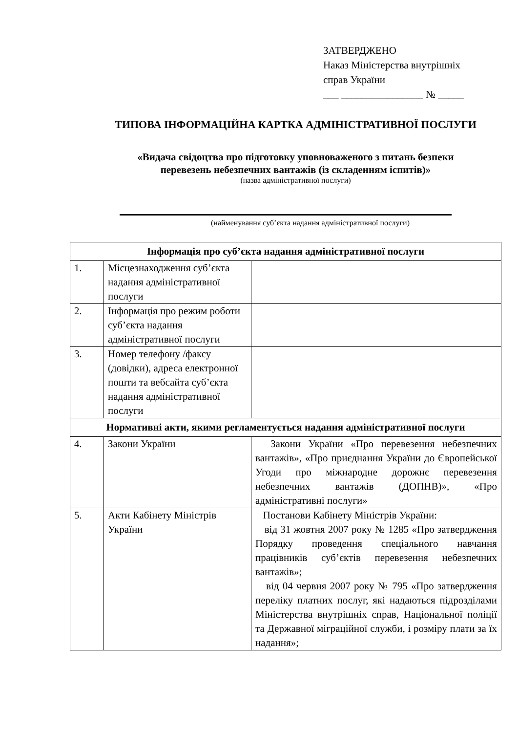ЗАТВЕРДЖЕНО
Наказ Міністерства внутрішніх
справ України
___ ________________ № _____
ТИПОВА ІНФОРМАЦІЙНА КАРТКА АДМІНІСТРАТИВНОЇ ПОСЛУГИ
«Видача свідоцтва про підготовку уповноваженого з питань безпеки
перевезень небезпечних вантажів (із складенням іспитів)»
(назва адміністративної послуги)
(найменування суб’єкта надання адміністративної послуги)
| Інформація про суб’єкта надання адміністративної послуги | | |
| --- | --- | --- |
| 1. | Місцезнаходження суб’єкта надання адміністративної послуги | |
| 2. | Інформація про режим роботи суб’єкта надання адміністративної послуги | |
| 3. | Номер телефону /факсу (довідки), адреса електронної пошти та вебсайта суб’єкта надання адміністративної послуги | |
| Нормативні акти, якими регламентується надання адміністративної послуги | | |
| 4. | Закони України | Закони України «Про перевезення небезпечних вантажів», «Про приєднання України до Європейської Угоди про міжнародне дорожнє перевезення небезпечних вантажів (ДОПНВ)», «Про адміністративні послуги» |
| 5. | Акти Кабінету Міністрів України | Постанови Кабінету Міністрів України: від 31 жовтня 2007 року № 1285 «Про затвердження Порядку проведення спеціального навчання працівників суб’єктів перевезення небезпечних вантажів»; від 04 червня 2007 року № 795 «Про затвердження переліку платних послуг, які надаються підрозділами Міністерства внутрішніх справ, Національної поліції та Державної міграційної служби, і розміру плати за їх надання»; |